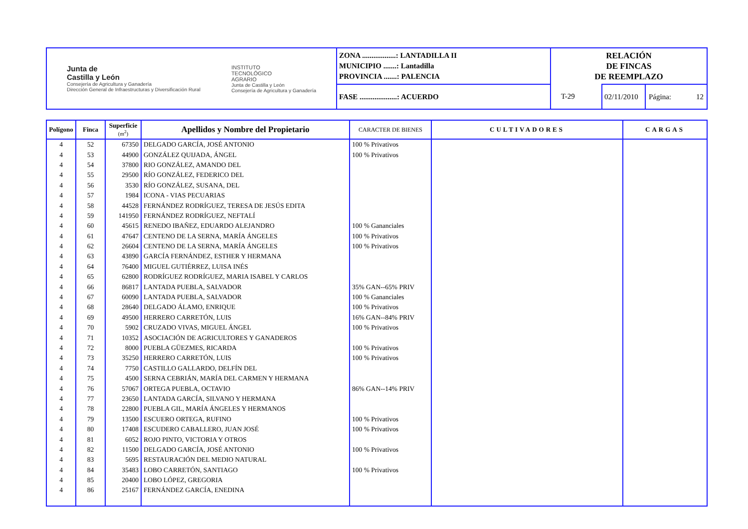| Junta de Castilla y León Consejería de Agricultura y Ganadería Dirección General de Infraestructuras y Diversificación Rural INSTITUTO TECNOLÓGICO AGRARIO Junta de Castilla y León Consejería de Agricultura y Ganadería | ZONA ..................: LANTADILLA II MUNICIPIO .......: Lantadilla PROVINCIA .......: PALENCIA | RELACIÓN DE FINCAS DE REEMPLAZO | | |
| | FASE ....................: ACUERDO | T-29 | 02/11/2010 | Página: 12 |
| Polígono | Finca | Superficie (m<sup>2</sup>) | Apellidos y Nombre del Propietario | CARACTER DE BIENES | CULTIVADORES | CARGAS |
| --- | --- | --- | --- | --- | --- | --- |
| 4 | 52 | 67350 | DELGADO GARCÍA, JOSÉ ANTONIO | 100 % Privativos | | |
| 4 | 53 | 44900 | GONZÁLEZ QUIJADA, ÁNGEL | 100 % Privativos | | |
| 4 | 54 | 37800 | RIO GONZÁLEZ, AMANDO DEL | | | |
| 4 | 55 | 29500 | RÍO GONZÁLEZ, FEDERICO DEL | | | |
| 4 | 56 | 3530 | RÍO GONZÁLEZ, SUSANA, DEL | | | |
| 4 | 57 | 1984 | ICONA - VIAS PECUARIAS | | | |
| 4 | 58 | 44528 | FERNÁNDEZ RODRÍGUEZ, TERESA DE JESÚS EDITA | | | |
| 4 | 59 | 141950 | FERNÁNDEZ RODRÍGUEZ, NEFTALÍ | | | |
| 4 | 60 | 45615 | RENEDO IBAÑEZ, EDUARDO ALEJANDRO | 100 % Gananciales | | |
| 4 | 61 | 47647 | CENTENO DE LA SERNA, MARÍA ÁNGELES | 100 % Privativos | | |
| 4 | 62 | 26604 | CENTENO DE LA SERNA, MARÍA ÁNGELES | 100 % Privativos | | |
| 4 | 63 | 43890 | GARCÍA FERNÁNDEZ, ESTHER Y HERMANA | | | |
| 4 | 64 | 76400 | MIGUEL GUTIÉRREZ, LUISA INÉS | | | |
| 4 | 65 | 62800 | RODRÍGUEZ RODRÍGUEZ, MARIA ISABEL Y CARLOS | | | |
| 4 | 66 | 86817 | LANTADA PUEBLA, SALVADOR | 35% GAN--65% PRIV | | |
| 4 | 67 | 60090 | LANTADA PUEBLA, SALVADOR | 100 % Gananciales | | |
| 4 | 68 | 28640 | DELGADO ÁLAMO, ENRIQUE | 100 % Privativos | | |
| 4 | 69 | 49500 | HERRERO CARRETÓN, LUIS | 16% GAN--84% PRIV | | |
| 4 | 70 | 5902 | CRUZADO VIVAS, MIGUEL ÁNGEL | 100 % Privativos | | |
| 4 | 71 | 10352 | ASOCIACIÓN DE AGRICULTORES Y GANADEROS | | | |
| 4 | 72 | 8000 | PUEBLA GÜEZMES, RICARDA | 100 % Privativos | | |
| 4 | 73 | 35250 | HERRERO CARRETÓN, LUIS | 100 % Privativos | | |
| 4 | 74 | 7750 | CASTILLO GALLARDO, DELFÍN DEL | | | |
| 4 | 75 | 4500 | SERNA CEBRIÁN, MARÍA DEL CARMEN Y HERMANA | | | |
| 4 | 76 | 57067 | ORTEGA PUEBLA, OCTAVIO | 86% GAN--14% PRIV | | |
| 4 | 77 | 23650 | LANTADA GARCÍA, SILVANO Y HERMANA | | | |
| 4 | 78 | 22800 | PUEBLA GIL, MARÍA ÁNGELES Y HERMANOS | | | |
| 4 | 79 | 13500 | ESCUERO ORTEGA, RUFINO | 100 % Privativos | | |
| 4 | 80 | 17408 | ESCUDERO CABALLERO, JUAN JOSÉ | 100 % Privativos | | |
| 4 | 81 | 6052 | ROJO PINTO, VICTORIA Y OTROS | | | |
| 4 | 82 | 11500 | DELGADO GARCÍA, JOSÉ ANTONIO | 100 % Privativos | | |
| 4 | 83 | 5695 | RESTAURACIÓN DEL MEDIO NATURAL | | | |
| 4 | 84 | 35483 | LOBO CARRETÓN, SANTIAGO | 100 % Privativos | | |
| 4 | 85 | 20400 | LOBO LÓPEZ, GREGORIA | | | |
| 4 | 86 | 25167 | FERNÁNDEZ GARCÍA, ENEDINA | | | |